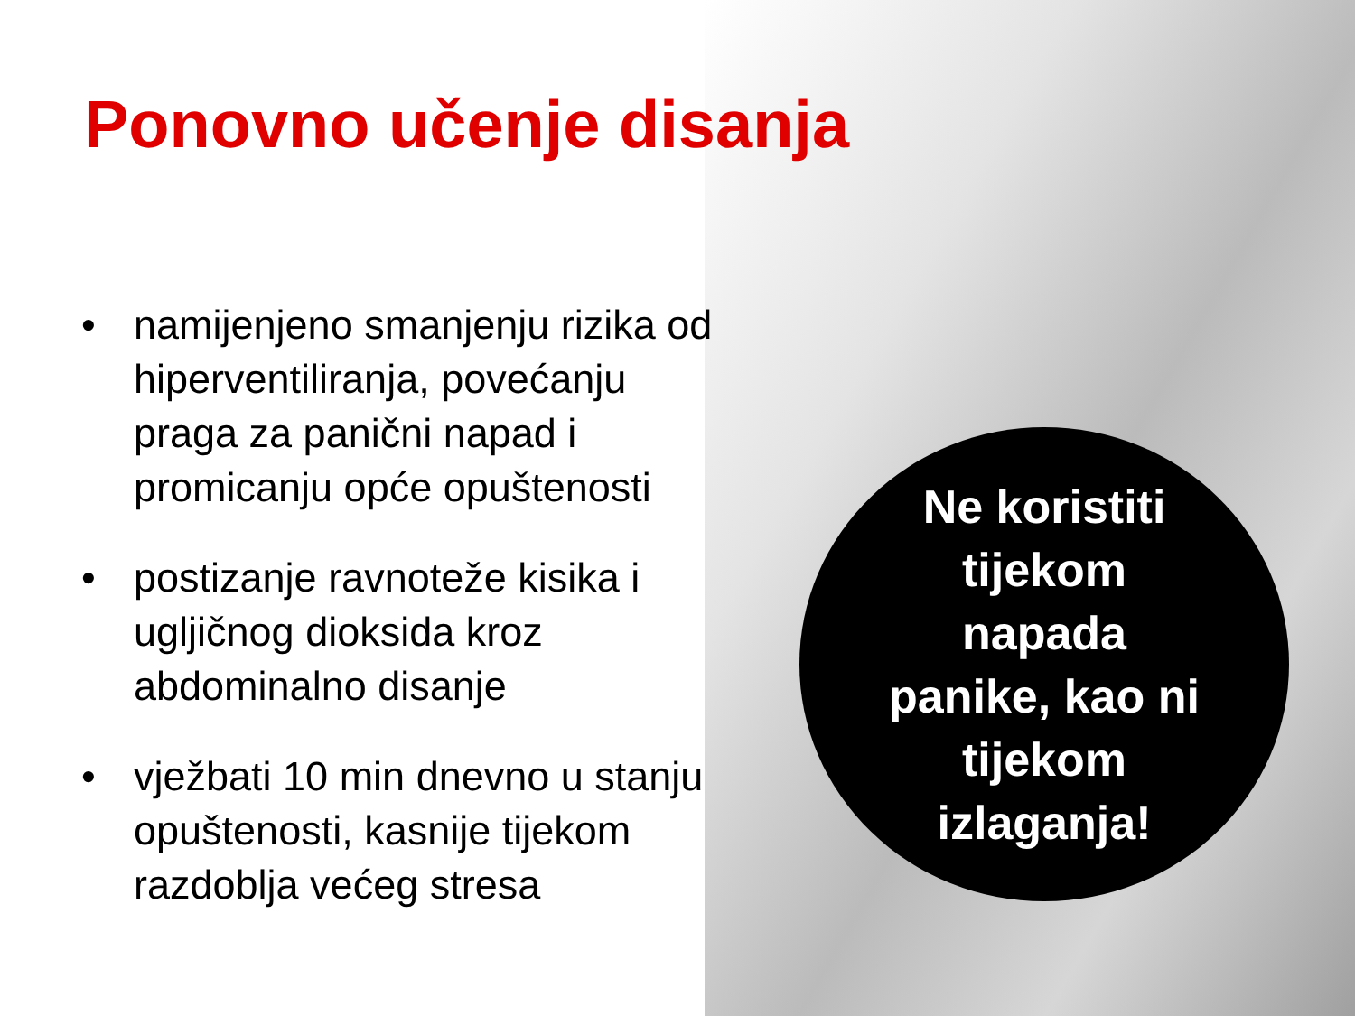Ponovno učenje disanja
• namijenjeno smanjenju rizika od hiperventiliranja, povećanju praga za panični napad i promicanju opće opuštenosti
• postizanje ravnoteže kisika i ugljičnog dioksida kroz abdominalno disanje
• vježbati 10 min dnevno u stanju opuštenosti, kasnije tijekom razdoblja većeg stresa
Ne koristiti
tijekom
napada
panike, kao ni
tijekom
izlaganja!